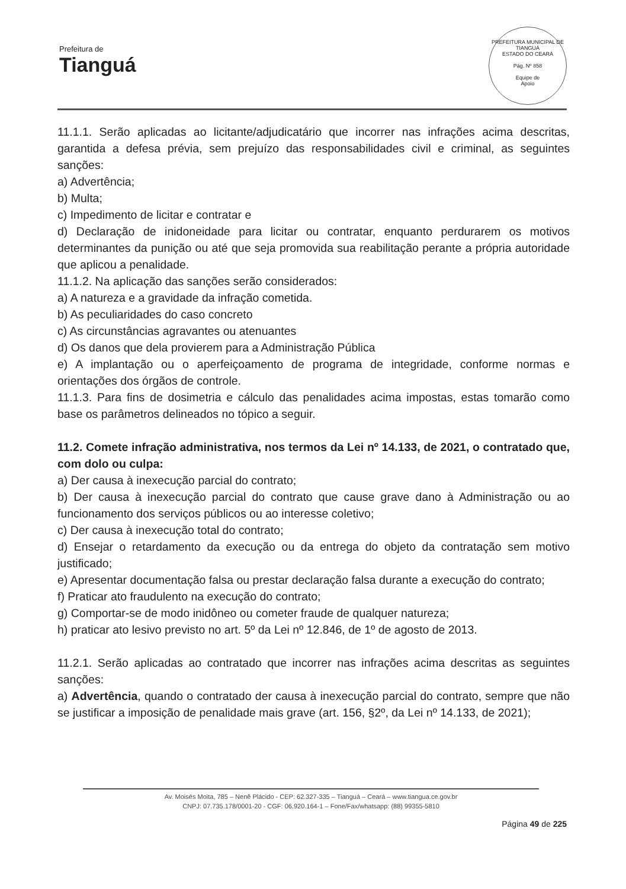Prefeitura de
Tianguá
PREFEITURA MUNICIPAL DE TIANGUÁ
ESTADO DO CEARÁ
Pág. Nº 858
Equipe de
Apoio
11.1.1. Serão aplicadas ao licitante/adjudicatário que incorrer nas infrações acima descritas, garantida a defesa prévia, sem prejuízo das responsabilidades civil e criminal, as seguintes sanções:
a) Advertência;
b) Multa;
c) Impedimento de licitar e contratar e
d) Declaração de inidoneidade para licitar ou contratar, enquanto perdurarem os motivos determinantes da punição ou até que seja promovida sua reabilitação perante a própria autoridade que aplicou a penalidade.
11.1.2. Na aplicação das sanções serão considerados:
a) A natureza e a gravidade da infração cometida.
b) As peculiaridades do caso concreto
c) As circunstâncias agravantes ou atenuantes
d) Os danos que dela provierem para a Administração Pública
e) A implantação ou o aperfeiçoamento de programa de integridade, conforme normas e orientações dos órgãos de controle.
11.1.3. Para fins de dosimetria e cálculo das penalidades acima impostas, estas tomarão como base os parâmetros delineados no tópico a seguir.
11.2. Comete infração administrativa, nos termos da Lei nº 14.133, de 2021, o contratado que, com dolo ou culpa:
a) Der causa à inexecução parcial do contrato;
b) Der causa à inexecução parcial do contrato que cause grave dano à Administração ou ao funcionamento dos serviços públicos ou ao interesse coletivo;
c) Der causa à inexecução total do contrato;
d) Ensejar o retardamento da execução ou da entrega do objeto da contratação sem motivo justificado;
e) Apresentar documentação falsa ou prestar declaração falsa durante a execução do contrato;
f) Praticar ato fraudulento na execução do contrato;
g) Comportar-se de modo inidôneo ou cometer fraude de qualquer natureza;
h) praticar ato lesivo previsto no art. 5º da Lei nº 12.846, de 1º de agosto de 2013.
11.2.1. Serão aplicadas ao contratado que incorrer nas infrações acima descritas as seguintes sanções:
a) Advertência, quando o contratado der causa à inexecução parcial do contrato, sempre que não se justificar a imposição de penalidade mais grave (art. 156, §2º, da Lei nº 14.133, de 2021);
Av. Moisés Moita, 785 – Nenê Plácido - CEP: 62.327-335 – Tianguá – Ceará – www.tiangua.ce.gov.br
CNPJ: 07.735.178/0001-20 - CGF: 06.920.164-1 – Fone/Fax/whatsapp: (88) 99355-5810
Página 49 de 225